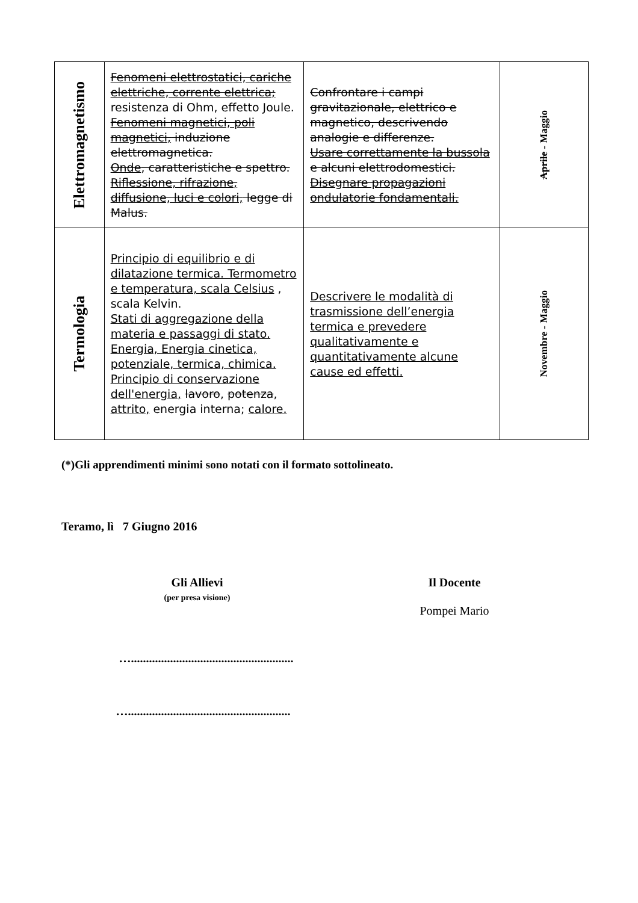| Elettromagnetismo | Fenomeni elettrostatici, cariche elettriche, corrente elettrica; resistenza di Ohm, effetto Joule. Fenomeni magnetici, poli magnetici, induzione elettromagnetica. Onde , caratteristiche e spettro. Riflessione, rifrazione, diffusione, luci e colori, legge di Malus. | Confrontare i campi gravitazionale, elettrico e magnetico, descrivendo analogie e differenze. Usare correttamente la bussola e alcuni elettrodomestici. Disegnare propagazioni ondulatorie fondamentali. | Aprile - Maggio |
| Termologia | Principio di equilibrio e di dilatazione termica. Termometro e temperatura, scala Celsius , scala Kelvin. Stati di aggregazione della materia e passaggi di stato. Energia, Energia cinetica, potenziale, termica, chimica. Principio di conservazione dell'energia, lavoro , potenza , attrito, energia interna; calore. | Descrivere le modalità di trasmissione dell’energia termica e prevedere qualitativamente e quantitativamente alcune cause ed effetti. | Novembre - Maggio |
(*)Gli apprendimenti minimi sono notati con il formato sottolineato.
Teramo, lì 7 Giugno 2016
Gli Allievi
(per presa visione)
…......................................................
…......................................................
Il Docente
Pompei Mario